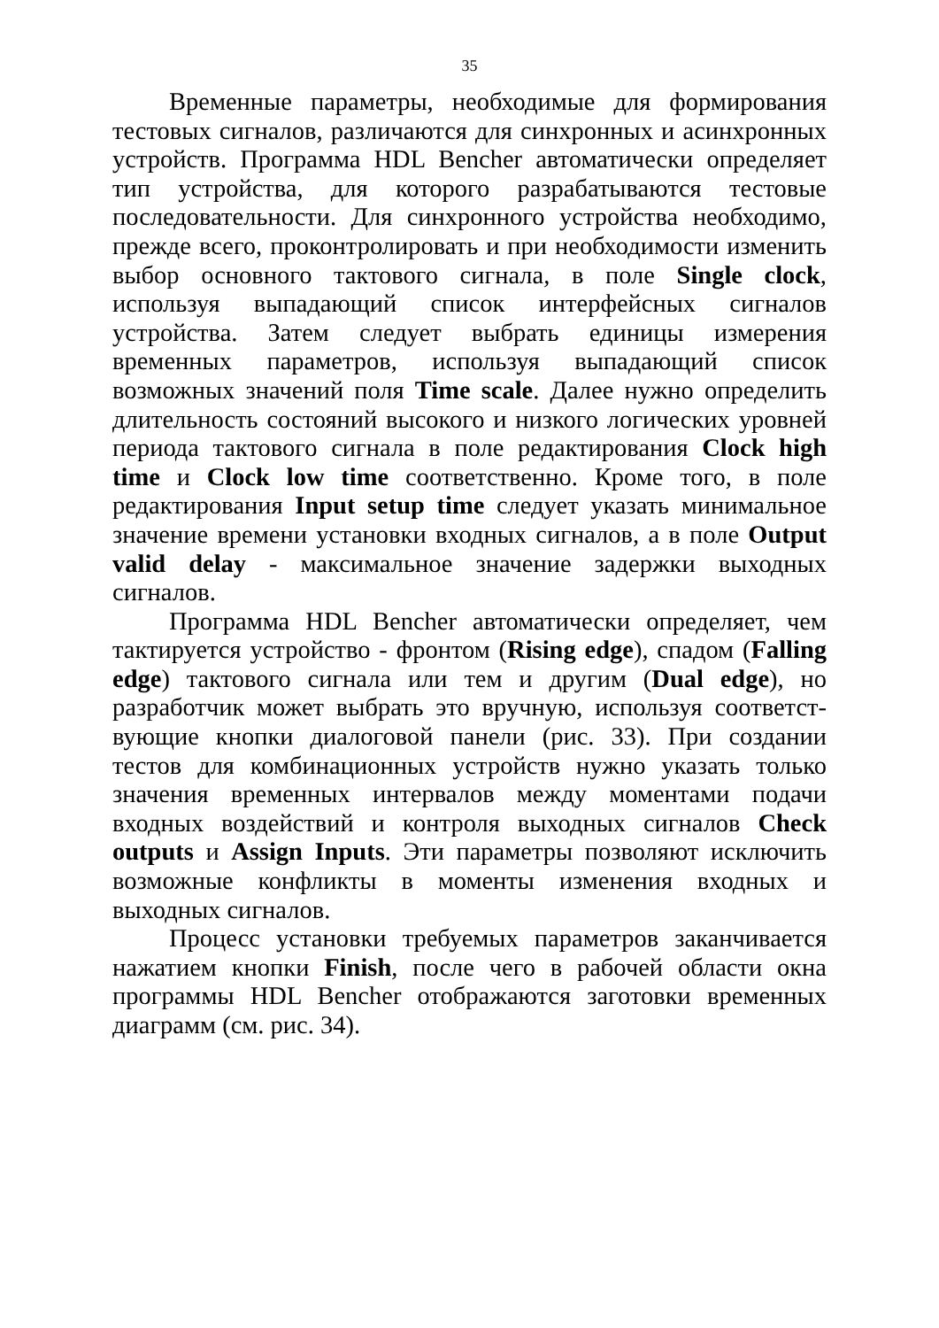35
Временные параметры, необходимые для формирования тестовых сигналов, различаются для синхронных и асинхронных устройств. Программа HDL Bencher автоматически определяет тип устройства, для которого разрабатываются тестовые последовательности. Для синхронного устройства необходимо, прежде всего, проконтролировать и при необходимости изменить выбор основного тактового сигнала, в поле Single clock, используя выпадающий список интерфейсных сигналов устройства. Затем следует выбрать единицы измерения временных параметров, используя выпадающий список возможных значений поля Time scale. Далее нужно определить длительность состояний высокого и низкого логических уровней периода тактового сигнала в поле редактирования Clock high time и Clock low time соответственно. Кроме того, в поле редактирования Input setup time следует указать минимальное значение времени установки входных сигналов, а в поле Output valid delay - максимальное значение задержки выходных сигналов.
Программа HDL Bencher автоматически определяет, чем тактируется устройство - фронтом (Rising edge), спадом (Falling edge) тактового сигнала или тем и другим (Dual edge), но разработчик может выбрать это вручную, используя соответст-вующие кнопки диалоговой панели (рис. 33). При создании тестов для комбинационных устройств нужно указать только значения временных интервалов между моментами подачи входных воздействий и контроля выходных сигналов Check outputs и Assign Inputs. Эти параметры позволяют исключить возможные конфликты в моменты изменения входных и выходных сигналов.
Процесс установки требуемых параметров заканчивается нажатием кнопки Finish, после чего в рабочей области окна программы HDL Bencher отображаются заготовки временных диаграмм (см. рис. 34).